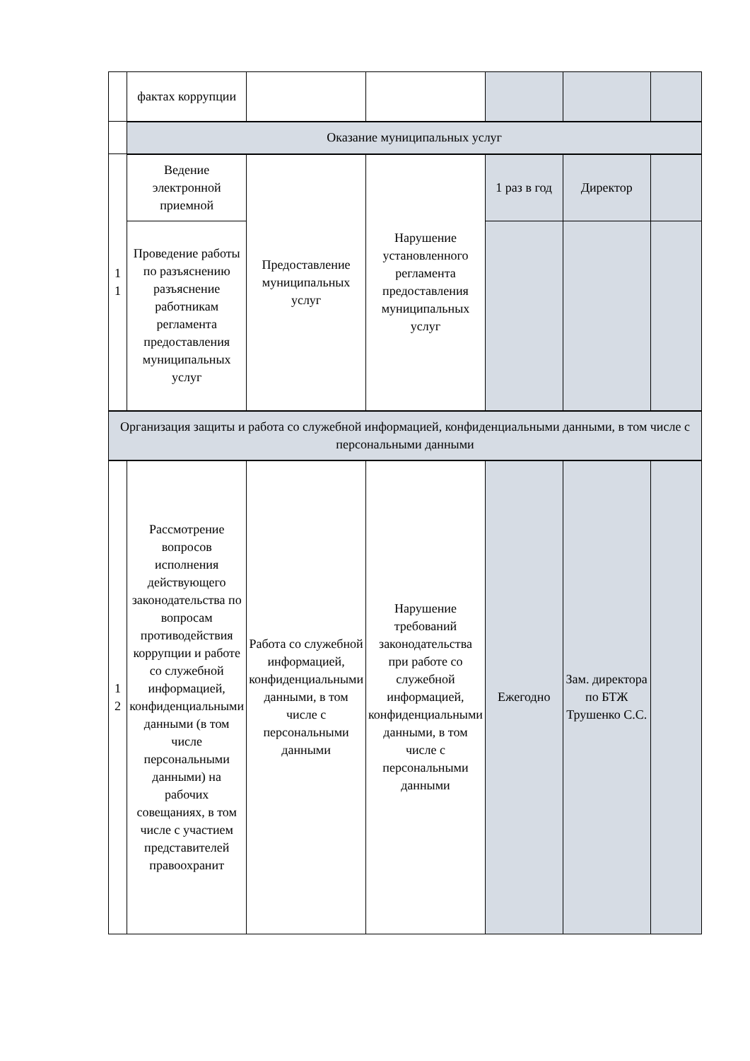| | фактах коррупции | | | | | |
| | Оказание муниципальных услуг | | | | | |
| 1 1 | Ведение электронной приемной | Предоставление муниципальных услуг | Нарушение установленного регламента предоставления муниципальных услуг | 1 раз в год | Директор | |
| | Проведение работы по разъяснению разъяснение работникам регламента предоставления муниципальных услуг | | | | | |
| Организация защиты и работа со служебной информацией, конфиденциальными данными, в том числе с персональными данными | | | | | | |
| 1 2 | Рассмотрение вопросов исполнения действующего законодательства по вопросам противодействия коррупции и работе со служебной информацией, конфиденциальными данными (в том числе персональными данными) на рабочих совещаниях, в том числе с участием представителей правоохранит | Работа со служебной информацией, конфиденциальными данными, в том числе с персональными данными | Нарушение требований законодательства при работе со служебной информацией, конфиденциальными данными, в том числе с персональными данными | Ежегодно | Зам. директора по БТЖ Трушенко С.С. | |